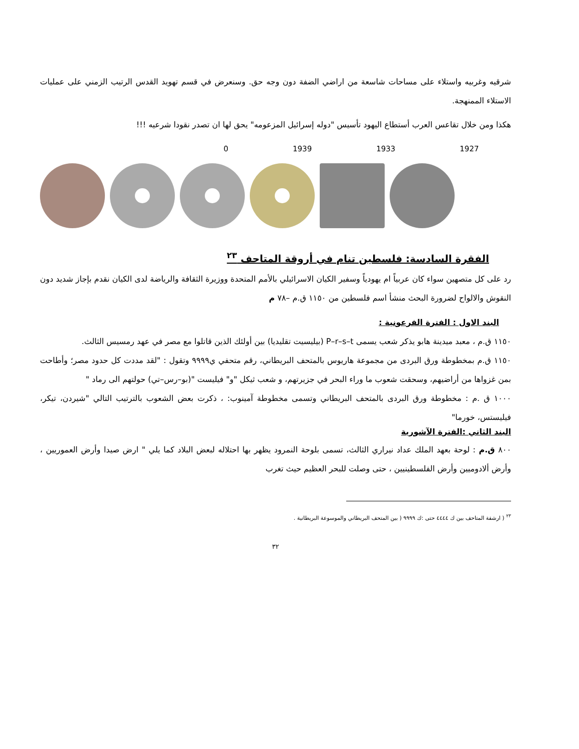شرقيه وغربيه واستلاء على مساحات شاسعة من اراضي الضفة دون وجه حق. وسنعرض في قسم تهويد القدس الرتيب الزمني على عمليات الاستلاء الممنهجة.
هكذا ومن خلال تقاعس العرب أستطاع اليهود تأسيس "دوله إسرائيل المزعومه" يحق لها ان تصدر نقودا شرعيه !!!
0 1939 1933 1927
الفقرة السادسة: فلسطين تنام في أروقة المتاحف <sup>٢٣</sup>
رد على كل متصهين سواء كان عربياً ام يهودياً وسفير الكيان الاسرائيلي بالأمم المتحدة ووزيرة الثقافة والرياضة لدى الكيان نقدم بإجاز شديد دون النقوش والالواح لضرورة البحث منشأ اسم فلسطين من ١١٥٠ ق.م –٧٨ م
البند الاول : الفترة الفرعونية :
١١٥٠ ق.م ، معبد ميدينة هابو يذكر شعب يسمى P–r–s–t (بيليسيت تقليديا) بين أولئك الذين قاتلوا مع مصر في عهد رمسيس الثالث.
١١٥٠ ق.م بمخطوطة ورق البردى من مجموعة هاريوس بالمتحف البريطاني، رقم متحفي ي٩٩٩٩ وتقول : "لقد مددت كل حدود مصر؛ وأطاحت بمن غزواها من أراضيهم، وسحقت شعوب ما وراء البحر في جزيرتهم، و شعب ثيكل "و" فيليست "(بو–رس–تي) حولتهم الى رماد "
١٠٠٠ ق .م : مخطوطة ورق البردى بالمتحف البريطاني وتسمى مخطوطة آمينوب: ، ذكرت بعض الشعوب بالترتيب التالي "شيردن، تيكر، فيليستس، خورما"
البند الثاني :الفترة الآشورية
٨٠٠ ق.م : لوحة بعهد الملك عداد نيراري الثالث، تسمى بلوحة النمرود يظهر بها احتلاله لبعض البلاد كما يلي " ارض صيدا وأرض العموريين ، وأرض ألادوميين وأرض الفلسطينيين ، حتى وصلت للبحر العظيم حيث تغرب
<sup>٢٣</sup> ( ارشفة المتاحف بين ك ٤٤٤٤ حتى :ك ٩٩٩٩ ( بين المتحف البريطاني والموسوعة البريطانية .
٣٢